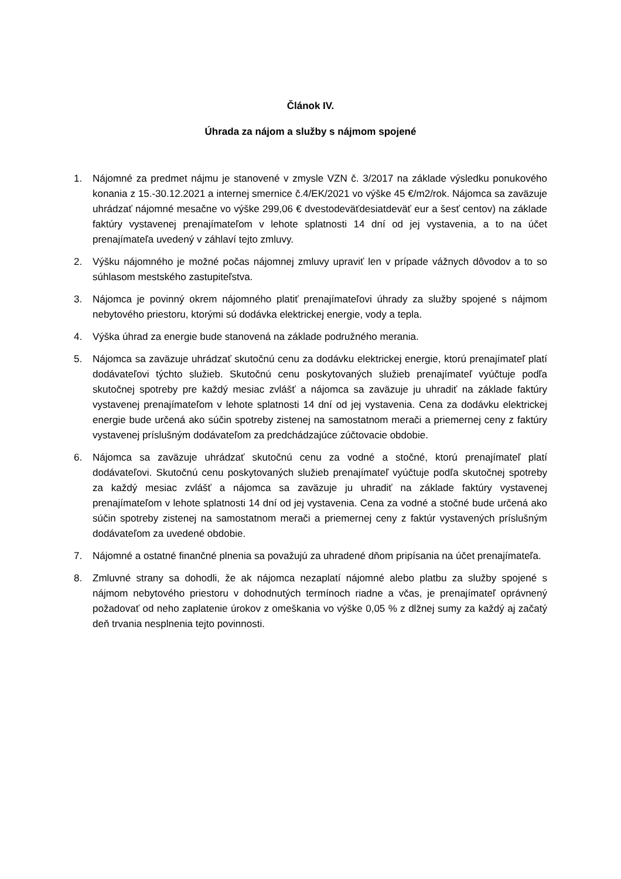Článok IV.
Úhrada za nájom a služby s nájmom spojené
1. Nájomné za predmet nájmu je stanovené v zmysle VZN č. 3/2017 na základe výsledku ponukového konania z 15.-30.12.2021 a internej smernice č.4/EK/2021 vo výške 45 €/m2/rok. Nájomca sa zaväzuje uhrádzať nájomné mesačne vo výške 299,06 € dvestodeväťdesiatdeväť eur a šesť centov) na základe faktúry vystavenej prenajímateľom v lehote splatnosti 14 dní od jej vystavenia, a to na účet prenajímateľa uvedený v záhlaví tejto zmluvy.
2. Výšku nájomného je možné počas nájomnej zmluvy upraviť len v prípade vážnych dôvodov a to so súhlasom mestského zastupiteľstva.
3. Nájomca je povinný okrem nájomného platiť prenajímateľovi úhrady za služby spojené s nájmom nebytového priestoru, ktorými sú dodávka elektrickej energie, vody a tepla.
4. Výška úhrad za energie bude stanovená na základe podružného merania.
5. Nájomca sa zaväzuje uhrádzať skutočnú cenu za dodávku elektrickej energie, ktorú prenajímateľ platí dodávateľovi týchto služieb. Skutočnú cenu poskytovaných služieb prenajímateľ vyúčtuje podľa skutočnej spotreby pre každý mesiac zvlášť a nájomca sa zaväzuje ju uhradiť na základe faktúry vystavenej prenajímateľom v lehote splatnosti 14 dní od jej vystavenia. Cena za dodávku elektrickej energie bude určená ako súčin spotreby zistenej na samostatnom merači a priemernej ceny z faktúry vystavenej príslušným dodávateľom za predchádzajúce zúčtovacie obdobie.
6. Nájomca sa zaväzuje uhrádzať skutočnú cenu za vodné a stočné, ktorú prenajímateľ platí dodávateľovi. Skutočnú cenu poskytovaných služieb prenajímateľ vyúčtuje podľa skutočnej spotreby za každý mesiac zvlášť a nájomca sa zaväzuje ju uhradiť na základe faktúry vystavenej prenajímateľom v lehote splatnosti 14 dní od jej vystavenia. Cena za vodné a stočné bude určená ako súčin spotreby zistenej na samostatnom merači a priemernej ceny z faktúr vystavených príslušným dodávateľom za uvedené obdobie.
7. Nájomné a ostatné finančné plnenia sa považujú za uhradené dňom pripísania na účet prenajímateľa.
8. Zmluvné strany sa dohodli, že ak nájomca nezaplatí nájomné alebo platbu za služby spojené s nájmom nebytového priestoru v dohodnutých termínoch riadne a včas, je prenajímateľ oprávnený požadovať od neho zaplatenie úrokov z omeškania vo výške 0,05 % z dlžnej sumy za každý aj začatý deň trvania nesplnenia tejto povinnosti.